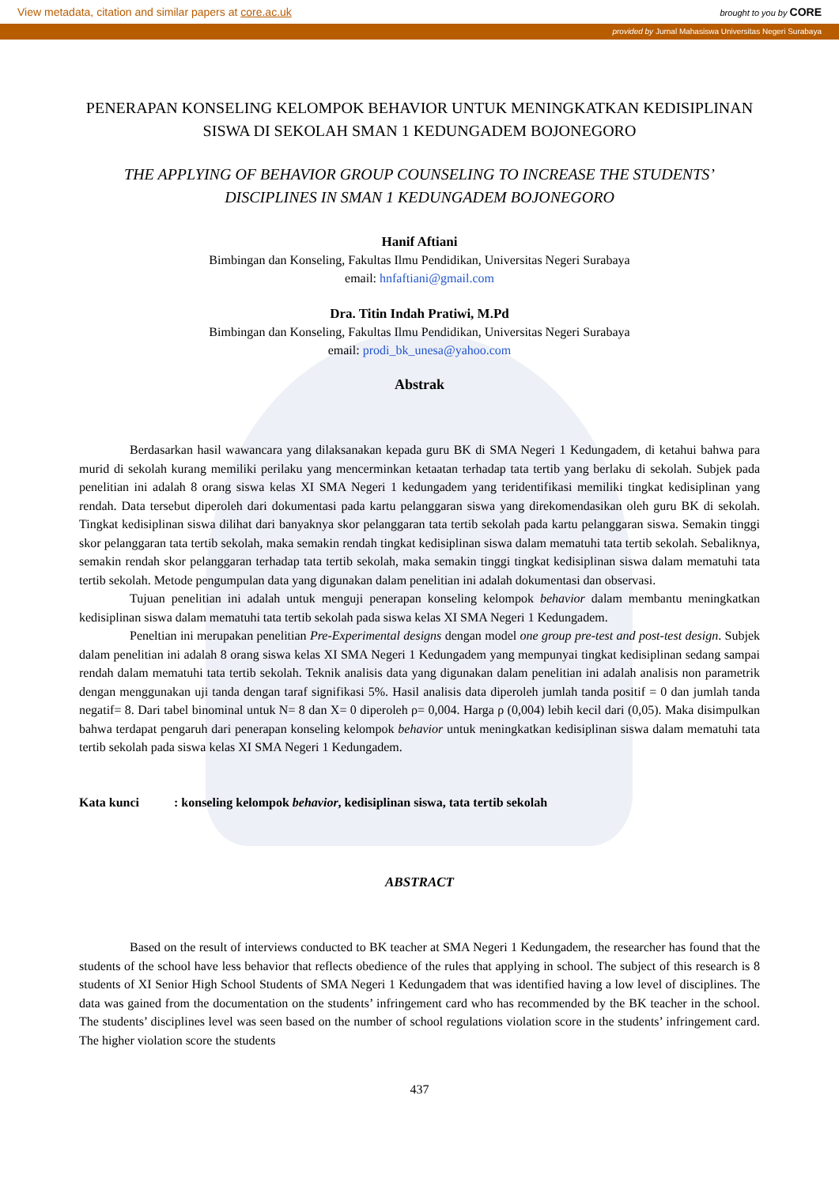View metadata, citation and similar papers at core.ac.uk brought to you by CORE
provided by Jurnal Mahasiswa Universitas Negeri Surabaya
PENERAPAN KONSELING KELOMPOK BEHAVIOR UNTUK MENINGKATKAN KEDISIPLINAN SISWA DI SEKOLAH SMAN 1 KEDUNGADEM BOJONEGORO
THE APPLYING OF BEHAVIOR GROUP COUNSELING TO INCREASE THE STUDENTS’ DISCIPLINES IN SMAN 1 KEDUNGADEM BOJONEGORO
Hanif Aftiani
Bimbingan dan Konseling, Fakultas Ilmu Pendidikan, Universitas Negeri Surabaya
email: hnfaftiani@gmail.com
Dra. Titin Indah Pratiwi, M.Pd
Bimbingan dan Konseling, Fakultas Ilmu Pendidikan, Universitas Negeri Surabaya
email: prodi_bk_unesa@yahoo.com
Abstrak
Berdasarkan hasil wawancara yang dilaksanakan kepada guru BK di SMA Negeri 1 Kedungadem, di ketahui bahwa para murid di sekolah kurang memiliki perilaku yang mencerminkan ketaatan terhadap tata tertib yang berlaku di sekolah. Subjek pada penelitian ini adalah 8 orang siswa kelas XI SMA Negeri 1 kedungadem yang teridentifikasi memiliki tingkat kedisiplinan yang rendah. Data tersebut diperoleh dari dokumentasi pada kartu pelanggaran siswa yang direkomendasikan oleh guru BK di sekolah. Tingkat kedisiplinan siswa dilihat dari banyaknya skor pelanggaran tata tertib sekolah pada kartu pelanggaran siswa. Semakin tinggi skor pelanggaran tata tertib sekolah, maka semakin rendah tingkat kedisiplinan siswa dalam mematuhi tata tertib sekolah. Sebaliknya, semakin rendah skor pelanggaran terhadap tata tertib sekolah, maka semakin tinggi tingkat kedisiplinan siswa dalam mematuhi tata tertib sekolah. Metode pengumpulan data yang digunakan dalam penelitian ini adalah dokumentasi dan observasi.
Tujuan penelitian ini adalah untuk menguji penerapan konseling kelompok behavior dalam membantu meningkatkan kedisiplinan siswa dalam mematuhi tata tertib sekolah pada siswa kelas XI SMA Negeri 1 Kedungadem.
Peneltian ini merupakan penelitian Pre-Experimental designs dengan model one group pre-test and post-test design. Subjek dalam penelitian ini adalah 8 orang siswa kelas XI SMA Negeri 1 Kedungadem yang mempunyai tingkat kedisiplinan sedang sampai rendah dalam mematuhi tata tertib sekolah. Teknik analisis data yang digunakan dalam penelitian ini adalah analisis non parametrik dengan menggunakan uji tanda dengan taraf signifikasi 5%. Hasil analisis data diperoleh jumlah tanda positif = 0 dan jumlah tanda negatif= 8. Dari tabel binominal untuk N= 8 dan X= 0 diperoleh ρ= 0,004. Harga ρ (0,004) lebih kecil dari (0,05). Maka disimpulkan bahwa terdapat pengaruh dari penerapan konseling kelompok behavior untuk meningkatkan kedisiplinan siswa dalam mematuhi tata tertib sekolah pada siswa kelas XI SMA Negeri 1 Kedungadem.
Kata kunci : konseling kelompok behavior, kedisiplinan siswa, tata tertib sekolah
ABSTRACT
Based on the result of interviews conducted to BK teacher at SMA Negeri 1 Kedungadem, the researcher has found that the students of the school have less behavior that reflects obedience of the rules that applying in school. The subject of this research is 8 students of XI Senior High School Students of SMA Negeri 1 Kedungadem that was identified having a low level of disciplines. The data was gained from the documentation on the students’ infringement card who has recommended by the BK teacher in the school. The students’ disciplines level was seen based on the number of school regulations violation score in the students’ infringement card. The higher violation score the students
437